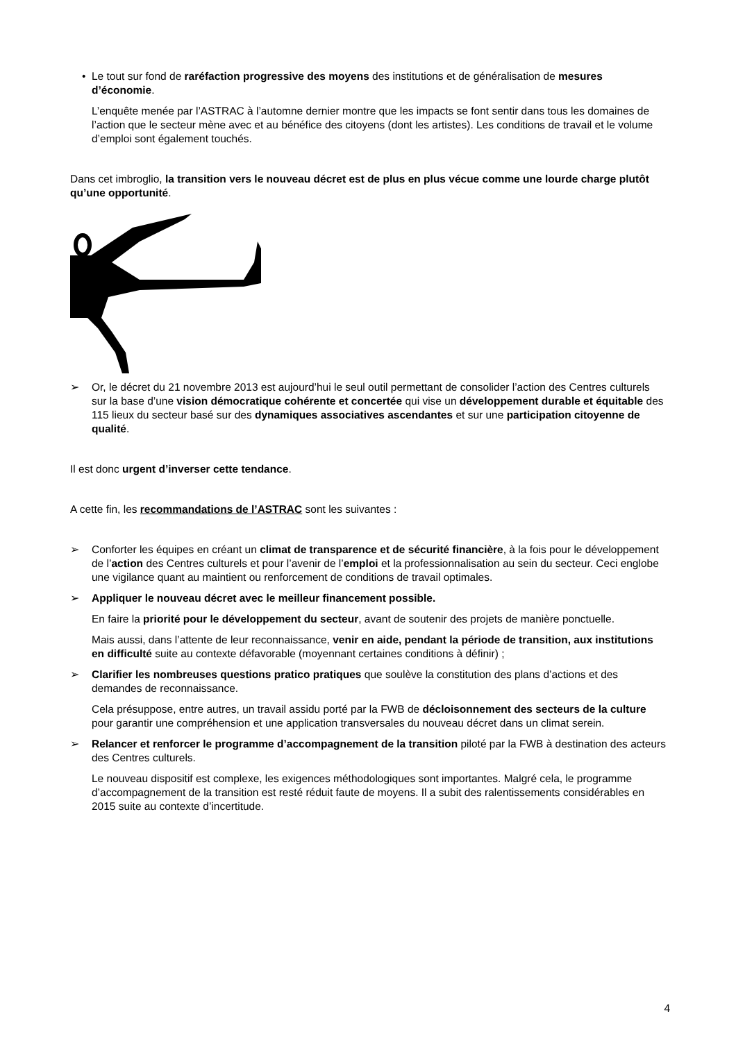• Le tout sur fond de raréfaction progressive des moyens des institutions et de généralisation de mesures d’économie.
L’enquête menée par l’ASTRAC à l’automne dernier montre que les impacts se font sentir dans tous les domaines de l’action que le secteur mène avec et au bénéfice des citoyens (dont les artistes). Les conditions de travail et le volume d’emploi sont également touchés.
Dans cet imbroglio, la transition vers le nouveau décret est de plus en plus vécue comme une lourde charge plutôt qu’une opportunité.
➢ Or, le décret du 21 novembre 2013 est aujourd’hui le seul outil permettant de consolider l’action des Centres culturels sur la base d’une vision démocratique cohérente et concertée qui vise un développement durable et équitable des 115 lieux du secteur basé sur des dynamiques associatives ascendantes et sur une participation citoyenne de qualité.
Il est donc urgent d’inverser cette tendance.
A cette fin, les recommandations de l’ASTRAC sont les suivantes :
➢ Conforter les équipes en créant un climat de transparence et de sécurité financière, à la fois pour le développement de l’action des Centres culturels et pour l’avenir de l’emploi et la professionnalisation au sein du secteur. Ceci englobe une vigilance quant au maintient ou renforcement de conditions de travail optimales.
➢ Appliquer le nouveau décret avec le meilleur financement possible.
En faire la priorité pour le développement du secteur, avant de soutenir des projets de manière ponctuelle.
Mais aussi, dans l’attente de leur reconnaissance, venir en aide, pendant la période de transition, aux institutions en difficulté suite au contexte défavorable (moyennant certaines conditions à définir) ;
➢ Clarifier les nombreuses questions pratico pratiques que soulève la constitution des plans d’actions et des demandes de reconnaissance.
Cela présuppose, entre autres, un travail assidu porté par la FWB de décloisonnement des secteurs de la culture pour garantir une compréhension et une application transversales du nouveau décret dans un climat serein.
➢ Relancer et renforcer le programme d’accompagnement de la transition piloté par la FWB à destination des acteurs des Centres culturels.
Le nouveau dispositif est complexe, les exigences méthodologiques sont importantes. Malgré cela, le programme d’accompagnement de la transition est resté réduit faute de moyens. Il a subit des ralentissements considérables en 2015 suite au contexte d’incertitude.
4